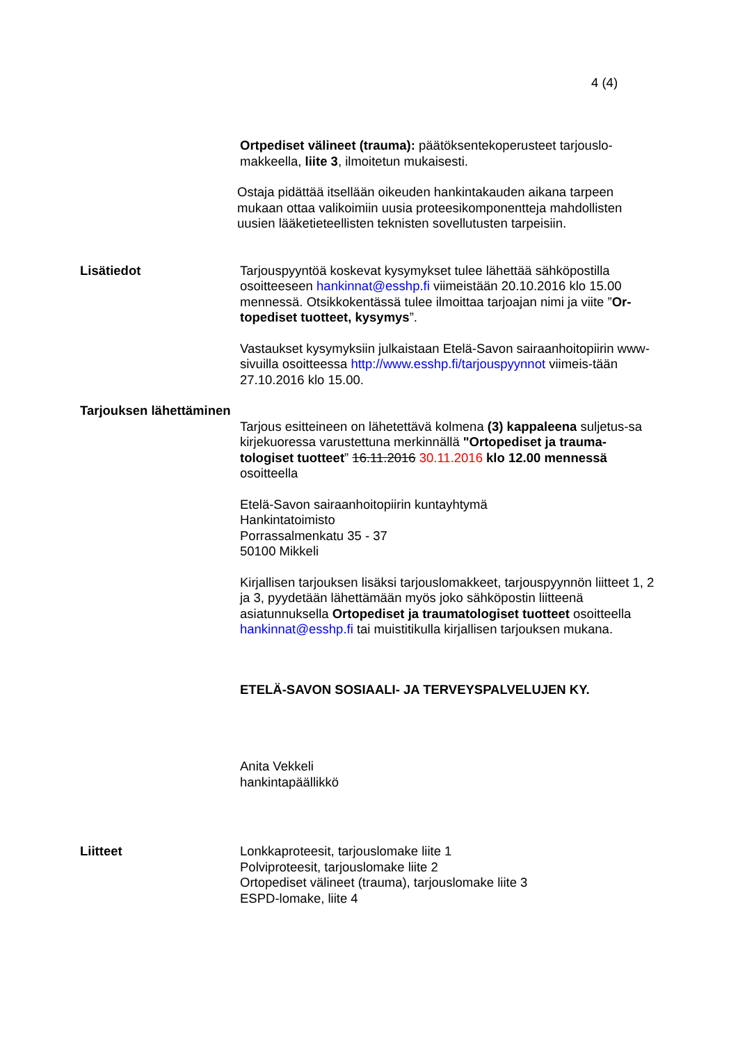4 (4)
Ortpediset välineet (trauma): päätöksentekoperusteet tarjouslo-makkeella, liite 3, ilmoitetun mukaisesti.
Ostaja pidättää itsellään oikeuden hankintakauden aikana tarpeen mukaan ottaa valikoimiin uusia proteesikomponentteja mahdollisten uusien lääketieteellisten teknisten sovellutusten tarpeisiin.
Lisätiedot Tarjouspyyntöä koskevat kysymykset tulee lähettää sähköpostilla osoitteeseen hankinnat@esshp.fi viimeistään 20.10.2016 klo 15.00 mennessä. Otsikkokentässä tulee ilmoittaa tarjoajan nimi ja viite ”Or-topediset tuotteet, kysymys”.
Vastaukset kysymyksiin julkaistaan Etelä-Savon sairaanhoitopiirin www-sivuilla osoitteessa http://www.esshp.fi/tarjouspyynnot viimeis-tään 27.10.2016 klo 15.00.
Tarjouksen lähettäminen
Tarjous esitteineen on lähetettävä kolmena (3) kappaleena suljetus-sa kirjekuoressa varustettuna merkinnällä "Ortopediset ja trauma-tologiset tuotteet” 16.11.2016 30.11.2016 klo 12.00 mennessä osoitteella
Etelä-Savon sairaanhoitopiirin kuntayhtymä
Hankintatoimisto
Porrassalmenkatu 35 - 37
50100 Mikkeli
Kirjallisen tarjouksen lisäksi tarjouslomakkeet, tarjouspyynnön liitteet 1, 2 ja 3, pyydetään lähettämään myös joko sähköpostin liitteenä asiatunnuksella Ortopediset ja traumatologiset tuotteet osoitteella hankinnat@esshp.fi tai muistitikulla kirjallisen tarjouksen mukana.
ETELÄ-SAVON SOSIAALI- JA TERVEYSPALVELUJEN KY.
Anita Vekkeli
hankintapäällikkö
Liitteet Lonkkaproteesit, tarjouslomake liite 1
Polviproteesit, tarjouslomake liite 2
Ortopediset välineet (trauma), tarjouslomake liite 3
ESPD-lomake, liite 4